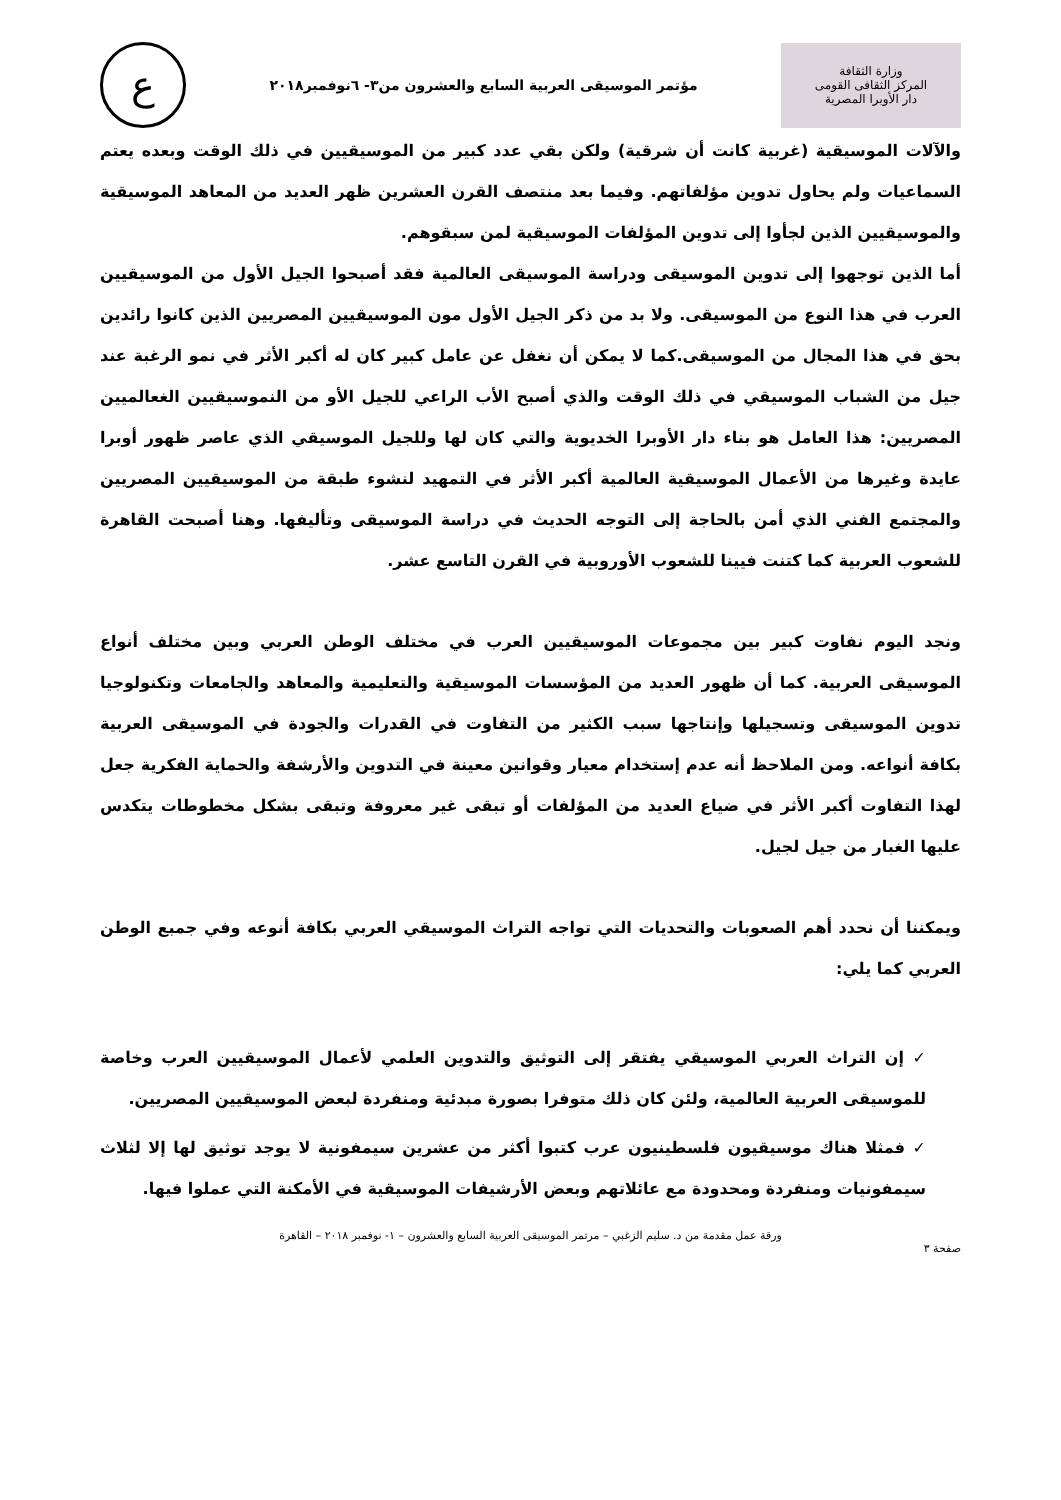وزارة الثقافة
المركز الثقافى القومى
دار الأوبرا المصرية
مؤتمر الموسيقى العربية السابع والعشرون من٣- ٦نوفمبر٢٠١٨
ع
والآلات الموسيقية (غربية كانت أن شرقية) ولكن بقي عدد كبير من الموسيقيين في ذلك الوقت وبعده يعتم السماعيات ولم يحاول تدوين مؤلفاتهم. وفيما بعد منتصف القرن العشرين ظهر العديد من المعاهد الموسيقية والموسيقيين الذين لجأوا إلى تدوين المؤلفات الموسيقية لمن سبقوهم.
أما الذين توجهوا إلى تدوين الموسيقى ودراسة الموسيقى العالمية فقد أصبحوا الجيل الأول من الموسيقيين العرب في هذا النوع من الموسيقى. ولا بد من ذكر الجيل الأول مون الموسيقيين المصريين الذين كانوا رائدين بحق في هذا المجال من الموسيقى.كما لا يمكن أن نغفل عن عامل كبير كان له أكبر الأثر في نمو الرغبة عند جيل من الشباب الموسيقي في ذلك الوقت والذي أصبح الأب الراعي للجيل الأو من النموسيقيين الغعالميين المصريين: هذا العامل هو بناء دار الأوبرا الخديوية والتي كان لها وللجيل الموسيقي الذي عاصر ظهور أوبرا عايدة وغيرها من الأعمال الموسيقية العالمية أكبر الأثر في التمهيد لنشوء طبقة من الموسيقيين المصريين والمجتمع الفني الذي أمن بالحاجة إلى التوجه الحديث في دراسة الموسيقى وتأليفها. وهنا أصبحت القاهرة للشعوب العربية كما كتنت فيينا للشعوب الأوروبية في القرن التاسع عشر.
ونجد اليوم نفاوت كبير بين مجموعات الموسيقيين العرب في مختلف الوطن العربي وبين مختلف أنواع الموسيقى العربية. كما أن ظهور العديد من المؤسسات الموسيقية والتعليمية والمعاهد والجامعات وتكنولوجيا تدوين الموسيقى وتسجيلها وإنتاجها سبب الكثير من التفاوت في القدرات والجودة في الموسيقى العربية بكافة أنواعه. ومن الملاحظ أنه عدم إستخدام معيار وقوانين معينة في التدوين والأرشفة والحماية الفكرية جعل لهذا التفاوت أكبر الأثر في ضياع العديد من المؤلفات أو تبقى غير معروفة وتبقى بشكل مخطوطات يتكدس عليها الغبار من جيل لجيل.
ويمكننا أن نحدد أهم الصعوبات والتحديات التي تواجه التراث الموسيقي العربي بكافة أنوعه وفي جمبع الوطن العربي كما يلي:
✓ إن التراث العربي الموسيقي يفتقر إلى التوثيق والتدوين العلمي لأعمال الموسيقيين العرب وخاصة للموسيقى العربية العالمية، ولئن كان ذلك متوفرا بصورة مبدئية ومنفردة لبعض الموسيقيين المصريين.
✓ فمثلا هناك موسيقيون فلسطينيون عرب كتبوا أكثر من عشرين سيمفونية لا يوجد توثيق لها إلا لثلاث سيمفونيات ومنفردة ومحدودة مع عائلاتهم وبعض الأرشيفات الموسيقية في الأمكنة التي عملوا فيها.
ورقة عمل مقدمة من د. سليم الزغبي – مرتمر الموسيقى العربية السابع والعشرون – ١- نوفمبر ٢٠١٨ – القاهرة
صفحة ٣